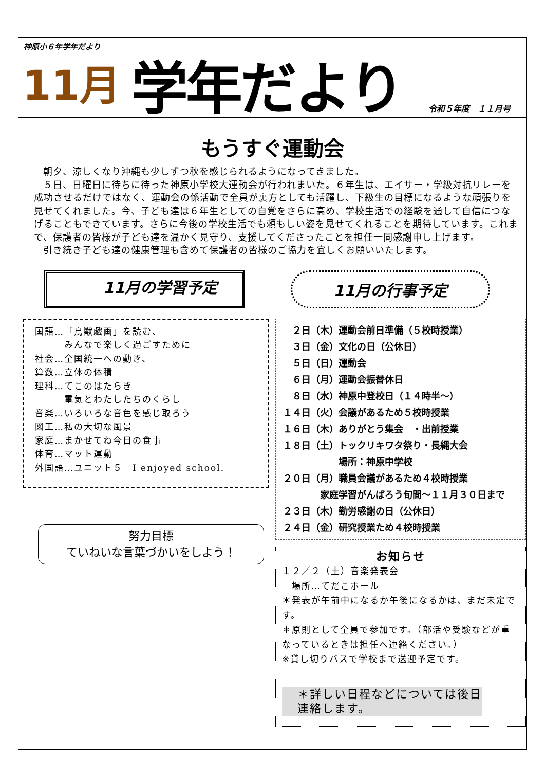神原小６年学年だより
11月 学年だより 令和５年度　１１月号
もうすぐ運動会
朝夕、涼しくなり沖縄も少しずつ秋を感じられるようになってきました。
５日、日曜日に待ちに待った神原小学校大運動会が行われまいた。６年生は、エイサー・学級対抗リレーを成功させるだけではなく、運動会の係活動で全員が裏方としても活躍し、下級生の目標になるような頑張りを見せてくれました。今、子ども達は６年生としての自覚をさらに高め、学校生活での経験を通して自信につなげることもできています。さらに今後の学校生活でも頼もしい姿を見せてくれることを期待しています。これまで、保護者の皆様が子ども達を温かく見守り、支援してくださったことを担任一同感謝申し上げます。
引き続き子ども達の健康管理も含めて保護者の皆様のご協力を宜しくお願いいたします。
11月の学習予定
11月の行事予定
国語…「鳥獣戯画」を読む、
　　　みんなで楽しく過ごすために
社会…全国統一への動き、
算数…立体の体積
理科…てこのはたらき
　　　電気とわたしたちのくらし
音楽…いろいろな音色を感じ取ろう
図工…私の大切な風景
家庭…まかせてね今日の食事
体育…マット運動
外国語…ユニット５　I enjoyed school.
努力目標
ていねいな言葉づかいをしよう！
　２日（木）運動会前日準備（５校時授業）
　３日（金）文化の日（公休日）
　５日（日）運動会
　６日（月）運動会振替休日
　８日（水）神原中登校日（１４時半～）
１４日（火）会議があるため５校時授業
１６日（木）ありがとう集会　・出前授業
１８日（土）トックリキワタ祭り・長縄大会
　　　　　　場所：神原中学校
２０日（月）職員会議があるため４校時授業
　　　　家庭学習がんばろう旬間～１１月３０日まで
２３日（木）勤労感謝の日（公休日）
２４日（金）研究授業ため４校時授業
お知らせ
１２／２（土）音楽発表会
　場所…てだこホール
＊発表が午前中になるか午後になるかは、まだ未定です。
＊原則として全員で参加です。（部活や受験などが重なっているときは担任へ連絡ください。）
※貸し切りバスで学校まで送迎予定です。
＊詳しい日程などについては後日
連絡します。